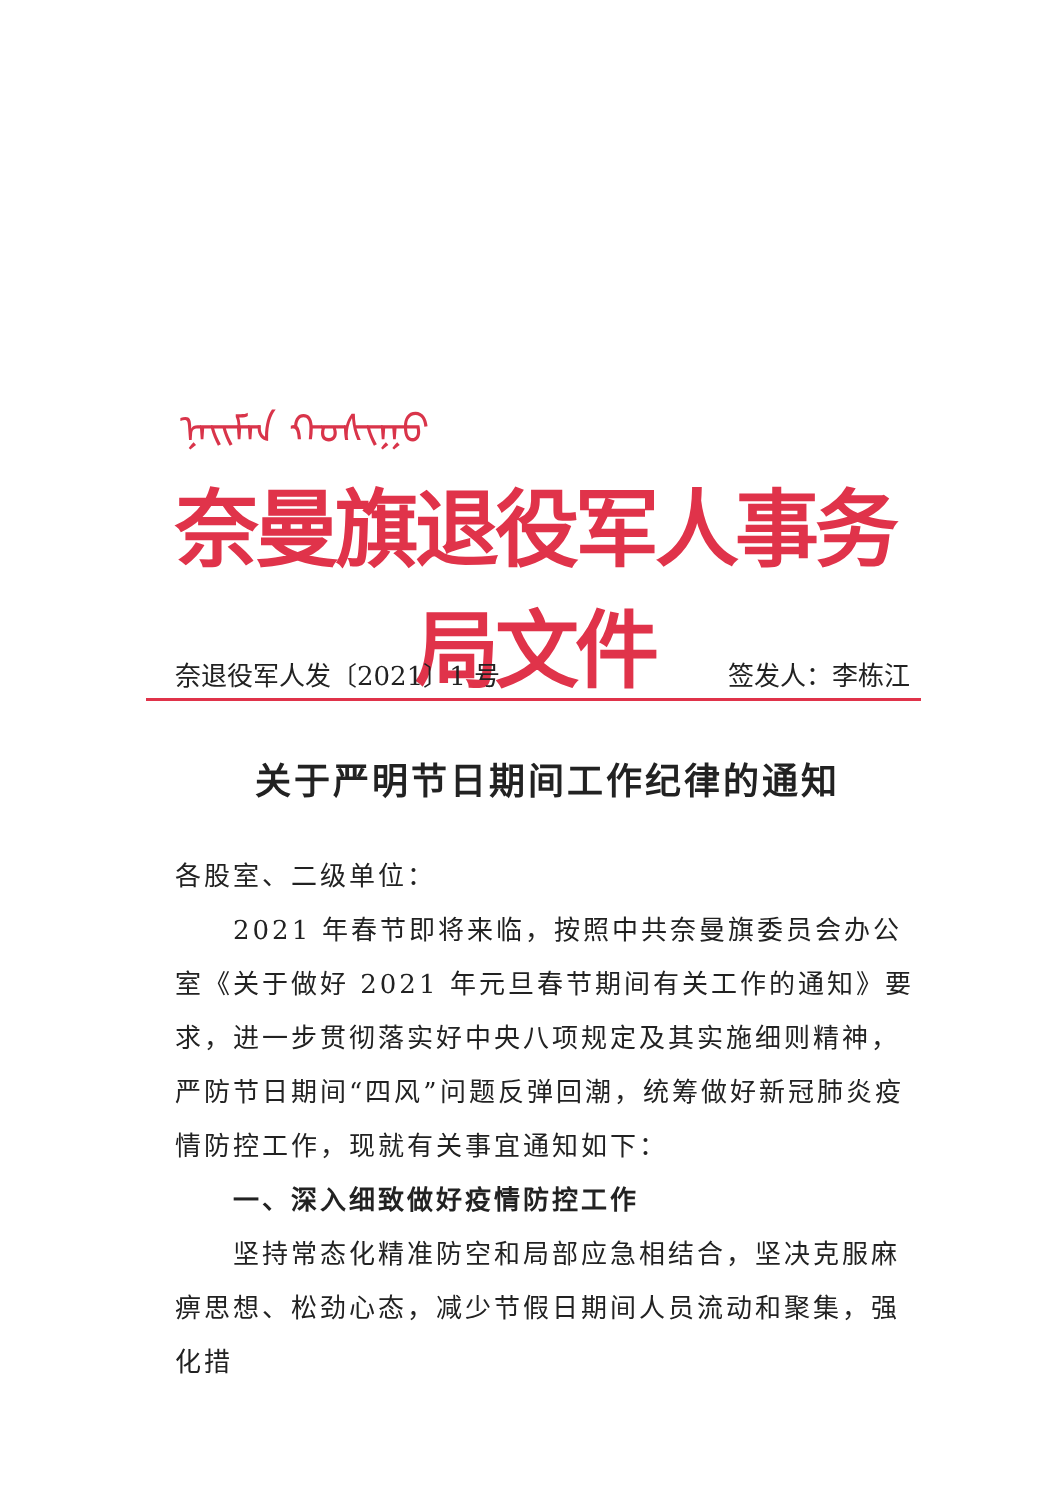ᠨᠠᠢᠮᠠᠨ ᠬᠣᠰᠢᠭᠤ
奈曼旗退役军人事务局文件
奈退役军人发〔2021〕1 号 签发人：李栋江
关于严明节日期间工作纪律的通知
各股室、二级单位：
2021 年春节即将来临，按照中共奈曼旗委员会办公室《关于做好 2021 年元旦春节期间有关工作的通知》要求，进一步贯彻落实好中央八项规定及其实施细则精神，严防节日期间“四风”问题反弹回潮，统筹做好新冠肺炎疫情防控工作，现就有关事宜通知如下：
一、深入细致做好疫情防控工作
坚持常态化精准防空和局部应急相结合，坚决克服麻痹思想、松劲心态，减少节假日期间人员流动和聚集，强化措